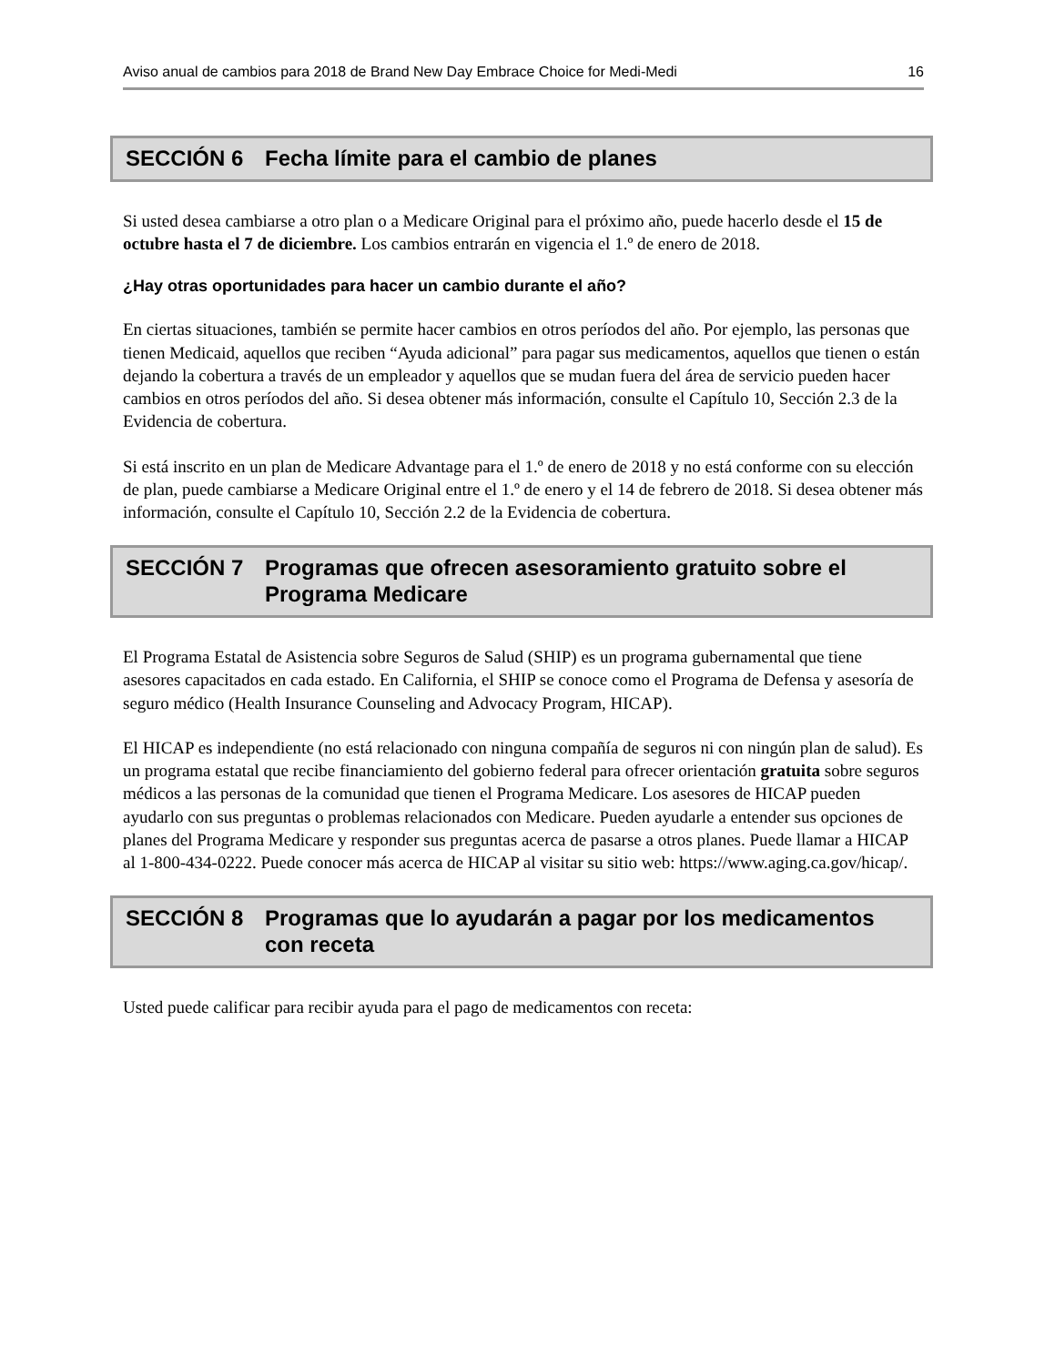Aviso anual de cambios para 2018 de Brand New Day Embrace Choice for Medi-Medi 16
SECCIÓN 6 Fecha límite para el cambio de planes
Si usted desea cambiarse a otro plan o a Medicare Original para el próximo año, puede hacerlo desde el 15 de octubre hasta el 7 de diciembre. Los cambios entrarán en vigencia el 1.º de enero de 2018.
¿Hay otras oportunidades para hacer un cambio durante el año?
En ciertas situaciones, también se permite hacer cambios en otros períodos del año. Por ejemplo, las personas que tienen Medicaid, aquellos que reciben “Ayuda adicional” para pagar sus medicamentos, aquellos que tienen o están dejando la cobertura a través de un empleador y aquellos que se mudan fuera del área de servicio pueden hacer cambios en otros períodos del año. Si desea obtener más información, consulte el Capítulo 10, Sección 2.3 de la Evidencia de cobertura.
Si está inscrito en un plan de Medicare Advantage para el 1.º de enero de 2018 y no está conforme con su elección de plan, puede cambiarse a Medicare Original entre el 1.º de enero y el 14 de febrero de 2018. Si desea obtener más información, consulte el Capítulo 10, Sección 2.2 de la Evidencia de cobertura.
SECCIÓN 7 Programas que ofrecen asesoramiento gratuito sobre el Programa Medicare
El Programa Estatal de Asistencia sobre Seguros de Salud (SHIP) es un programa gubernamental que tiene asesores capacitados en cada estado. En California, el SHIP se conoce como el Programa de Defensa y asesoría de seguro médico (Health Insurance Counseling and Advocacy Program, HICAP).
El HICAP es independiente (no está relacionado con ninguna compañía de seguros ni con ningún plan de salud). Es un programa estatal que recibe financiamiento del gobierno federal para ofrecer orientación gratuita sobre seguros médicos a las personas de la comunidad que tienen el Programa Medicare. Los asesores de HICAP pueden ayudarlo con sus preguntas o problemas relacionados con Medicare. Pueden ayudarle a entender sus opciones de planes del Programa Medicare y responder sus preguntas acerca de pasarse a otros planes. Puede llamar a HICAP al 1-800-434-0222. Puede conocer más acerca de HICAP al visitar su sitio web: https://www.aging.ca.gov/hicap/.
SECCIÓN 8 Programas que lo ayudarán a pagar por los medicamentos con receta
Usted puede calificar para recibir ayuda para el pago de medicamentos con receta: